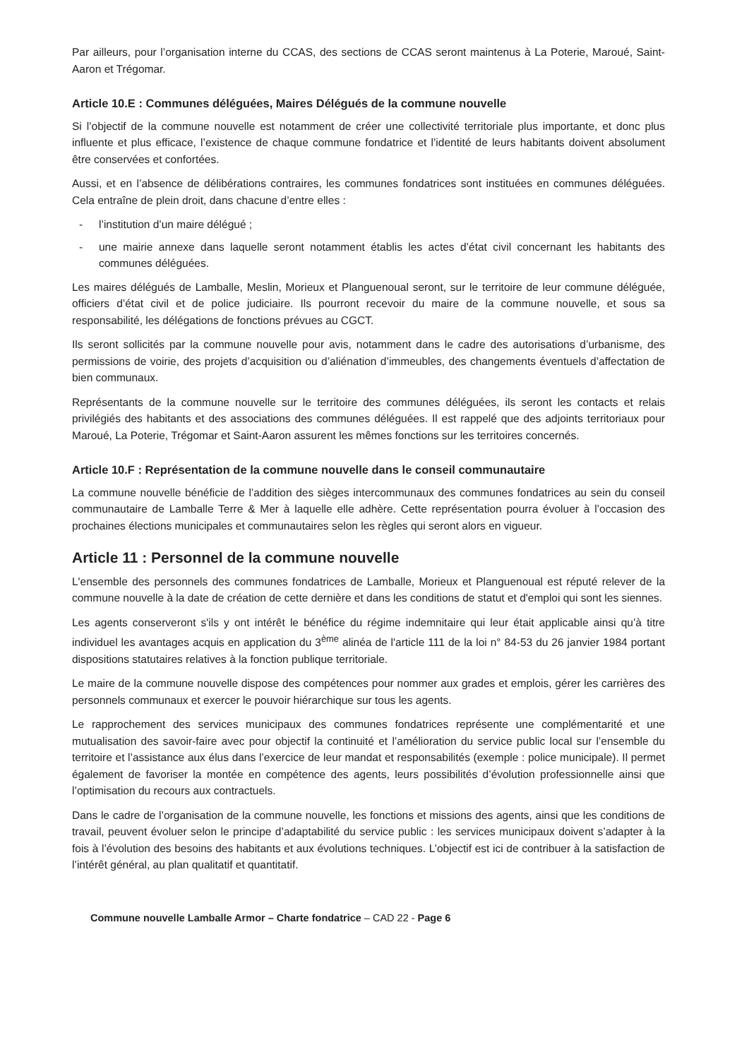Par ailleurs, pour l’organisation interne du CCAS, des sections de CCAS seront maintenus à La Poterie, Maroué, Saint-Aaron et Trégomar.
Article 10.E : Communes déléguées, Maires Délégués de la commune nouvelle
Si l’objectif de la commune nouvelle est notamment de créer une collectivité territoriale plus importante, et donc plus influente et plus efficace, l’existence de chaque commune fondatrice et l’identité de leurs habitants doivent absolument être conservées et confortées.
Aussi, et en l’absence de délibérations contraires, les communes fondatrices sont instituées en communes déléguées. Cela entraîne de plein droit, dans chacune d’entre elles :
- l’institution d’un maire délégué ;
- une mairie annexe dans laquelle seront notamment établis les actes d’état civil concernant les habitants des communes déléguées.
Les maires délégués de Lamballe, Meslin, Morieux et Planguenoual seront, sur le territoire de leur commune déléguée, officiers d’état civil et de police judiciaire. Ils pourront recevoir du maire de la commune nouvelle, et sous sa responsabilité, les délégations de fonctions prévues au CGCT.
Ils seront sollicités par la commune nouvelle pour avis, notamment dans le cadre des autorisations d’urbanisme, des permissions de voirie, des projets d’acquisition ou d’aliénation d’immeubles, des changements éventuels d’affectation de bien communaux.
Représentants de la commune nouvelle sur le territoire des communes déléguées, ils seront les contacts et relais privilégiés des habitants et des associations des communes déléguées. Il est rappelé que des adjoints territoriaux pour Maroué, La Poterie, Trégomar et Saint-Aaron assurent les mêmes fonctions sur les territoires concernés.
Article 10.F : Représentation de la commune nouvelle dans le conseil communautaire
La commune nouvelle bénéficie de l’addition des sièges intercommunaux des communes fondatrices au sein du conseil communautaire de Lamballe Terre & Mer à laquelle elle adhère. Cette représentation pourra évoluer à l’occasion des prochaines élections municipales et communautaires selon les règles qui seront alors en vigueur.
Article 11 : Personnel de la commune nouvelle
L'ensemble des personnels des communes fondatrices de Lamballe, Morieux et Planguenoual est réputé relever de la commune nouvelle à la date de création de cette dernière et dans les conditions de statut et d'emploi qui sont les siennes.
Les agents conserveront s'ils y ont intérêt le bénéfice du régime indemnitaire qui leur était applicable ainsi qu’à titre individuel les avantages acquis en application du 3<sup>ème</sup> alinéa de l'article 111 de la loi n° 84-53 du 26 janvier 1984 portant dispositions statutaires relatives à la fonction publique territoriale.
Le maire de la commune nouvelle dispose des compétences pour nommer aux grades et emplois, gérer les carrières des personnels communaux et exercer le pouvoir hiérarchique sur tous les agents.
Le rapprochement des services municipaux des communes fondatrices représente une complémentarité et une mutualisation des savoir-faire avec pour objectif la continuité et l’amélioration du service public local sur l’ensemble du territoire et l’assistance aux élus dans l’exercice de leur mandat et responsabilités (exemple : police municipale). Il permet également de favoriser la montée en compétence des agents, leurs possibilités d’évolution professionnelle ainsi que l’optimisation du recours aux contractuels.
Dans le cadre de l’organisation de la commune nouvelle, les fonctions et missions des agents, ainsi que les conditions de travail, peuvent évoluer selon le principe d’adaptabilité du service public : les services municipaux doivent s’adapter à la fois à l’évolution des besoins des habitants et aux évolutions techniques. L’objectif est ici de contribuer à la satisfaction de l’intérêt général, au plan qualitatif et quantitatif.
Commune nouvelle Lamballe Armor – Charte fondatrice – CAD 22 - Page 6